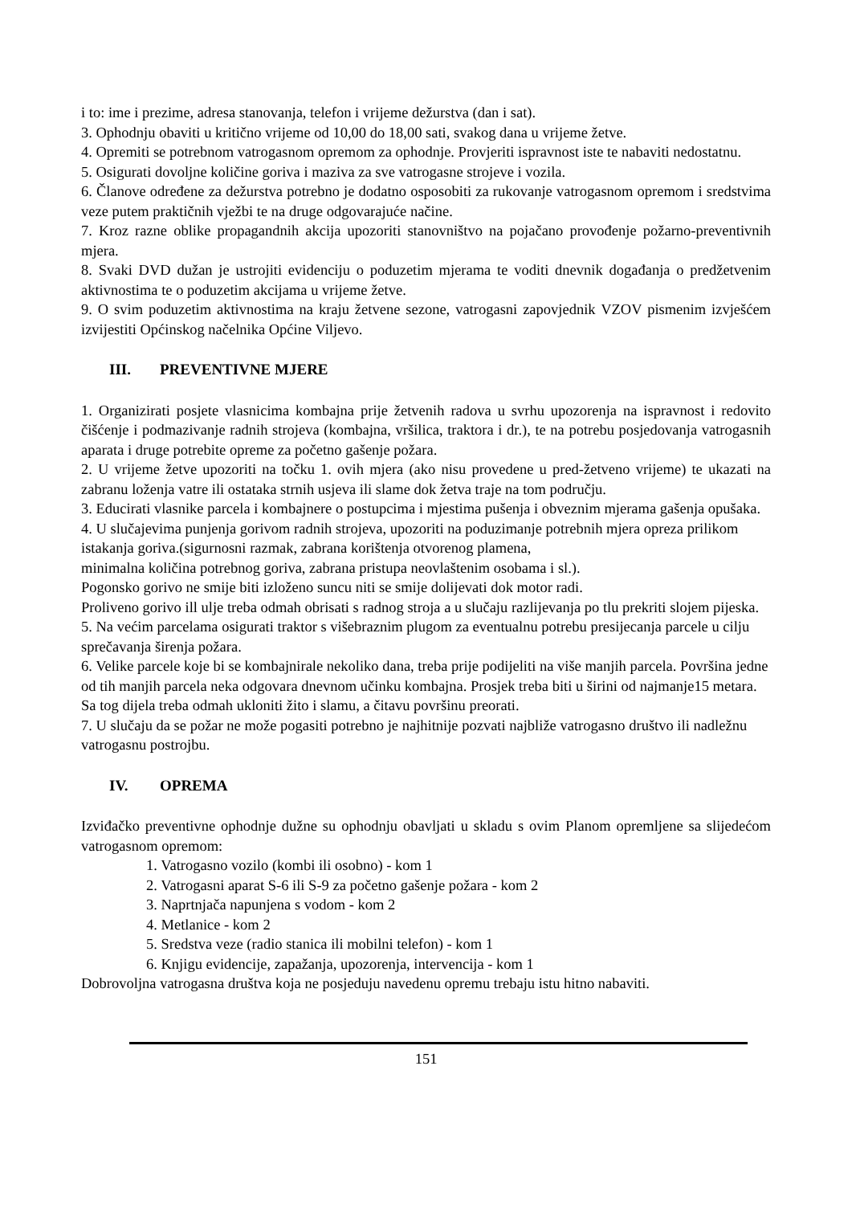i to: ime i prezime, adresa stanovanja, telefon i vrijeme dežurstva (dan i sat).
3. Ophodnju obaviti u kritično vrijeme od 10,00 do 18,00 sati, svakog dana u vrijeme žetve.
4. Opremiti se potrebnom vatrogasnom opremom za ophodnje. Provjeriti ispravnost iste te nabaviti nedostatnu.
5. Osigurati dovoljne količine goriva i maziva za sve vatrogasne strojeve i vozila.
6. Članove određene za dežurstva potrebno je dodatno osposobiti za rukovanje vatrogasnom opremom i sredstvima veze putem praktičnih vježbi te na druge odgovarajuće načine.
7. Kroz razne oblike propagandnih akcija upozoriti stanovništvo na pojačano provođenje požarno-preventivnih mjera.
8. Svaki DVD dužan je ustrojiti evidenciju o poduzetim mjerama te voditi dnevnik događanja o predžetvenim aktivnostima te o poduzetim akcijama u vrijeme žetve.
9. O svim poduzetim aktivnostima na kraju žetvene sezone, vatrogasni zapovjednik VZOV pismenim izvješćem izvijestiti Općinskog načelnika Općine Viljevo.
III. PREVENTIVNE MJERE
1. Organizirati posjete vlasnicima kombajna prije žetvenih radova u svrhu upozorenja na ispravnost i redovito čišćenje i podmazivanje radnih strojeva (kombajna, vršilica, traktora i dr.), te na potrebu posjedovanja vatrogasnih aparata i druge potrebite opreme za početno gašenje požara.
2. U vrijeme žetve upozoriti na točku 1. ovih mjera (ako nisu provedene u pred-žetveno vrijeme) te ukazati na zabranu loženja vatre ili ostataka strnih usjeva ili slame dok žetva traje na tom području.
3. Educirati vlasnike parcela i kombajnere o postupcima i mjestima pušenja i obveznim mjerama gašenja opušaka.
4. U slučajevima punjenja gorivom radnih strojeva, upozoriti na poduzimanje potrebnih mjera opreza prilikom istakanja goriva.(sigurnosni razmak, zabrana korištenja otvorenog plamena,
minimalna količina potrebnog goriva, zabrana pristupa neovlaštenim osobama i sl.).
Pogonsko gorivo ne smije biti izloženo suncu niti se smije dolijevati dok motor radi.
Proliveno gorivo ill ulje treba odmah obrisati s radnog stroja a u slučaju razlijevanja po tlu prekriti slojem pijeska.
5. Na većim parcelama osigurati traktor s višebraznim plugom za eventualnu potrebu presijecanja parcele u cilju sprečavanja širenja požara.
6. Velike parcele koje bi se kombajnirale nekoliko dana, treba prije podijeliti na više manjih parcela. Površina jedne od tih manjih parcela neka odgovara dnevnom učinku kombajna. Prosjek treba biti u širini od najmanje15 metara. Sa tog dijela treba odmah ukloniti žito i slamu, a čitavu površinu preorati.
7. U slučaju da se požar ne može pogasiti potrebno je najhitnije pozvati najbliže vatrogasno društvo ili nadležnu vatrogasnu postrojbu.
IV. OPREMA
Izviđačko preventivne ophodnje dužne su ophodnju obavljati u skladu s ovim Planom opremljene sa slijedećom vatrogasnom opremom:
1. Vatrogasno vozilo (kombi ili osobno) - kom 1
2. Vatrogasni aparat S-6 ili S-9 za početno gašenje požara - kom 2
3. Naprtnjača napunjena s vodom - kom 2
4. Metlanice - kom 2
5. Sredstva veze (radio stanica ili mobilni telefon) - kom 1
6. Knjigu evidencije, zapažanja, upozorenja, intervencija - kom 1
Dobrovoljna vatrogasna društva koja ne posjeduju navedenu opremu trebaju istu hitno nabaviti.
151